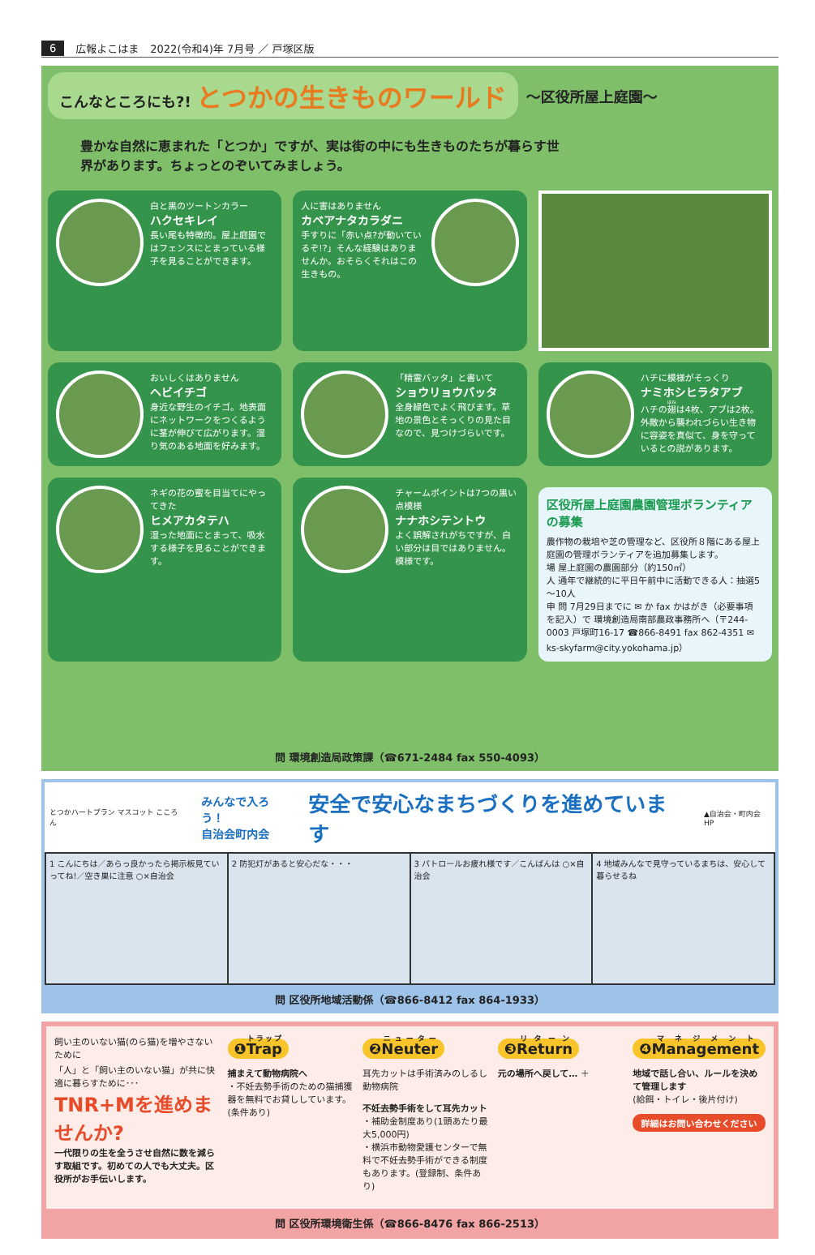6 広報よこはま 2022(令和4)年 7月号 ／ 戸塚区版
こんなところにも?! とつかの生きものワールド
～区役所屋上庭園～
豊かな自然に恵まれた「とつか」ですが、実は街の中にも生きものたちが暮らす世界があります。ちょっとのぞいてみましょう。
白と黒のツートンカラー
ハクセキレイ
長い尾も特徴的。屋上庭園ではフェンスにとまっている様子を見ることができます。
人に害はありません
カベアナタカラダニ
手すりに「赤い点?が動いているぞ!?」そんな経験はありませんか。おそらくそれはこの生きもの。
おいしくはありません
ヘビイチゴ
身近な野生のイチゴ。地表面にネットワークをつくるように茎が伸びて広がります。湿り気のある地面を好みます。
「精霊バッタ」と書いて
ショウリョウバッタ
全身緑色でよく飛びます。草地の景色とそっくりの見た目なので、見つけづらいです。
ハチに模様がそっくり
ナミホシヒラタアブ
ハチの翅は4枚、アブは2枚。外敵から襲われづらい生き物に容姿を真似て、身を守っているとの説があります。
ネギの花の蜜を目当てにやってきた
ヒメアカタテハ
湿った地面にとまって、吸水する様子を見ることができます。
チャームポイントは7つの黒い点模様
ナナホシテントウ
よく誤解されがちですが、白い部分は目ではありません。模様です。
区役所屋上庭園農園管理ボランティアの募集
農作物の栽培や芝の管理など、区役所８階にある屋上庭園の管理ボランティアを追加募集します。
場 屋上庭園の農園部分（約150㎡）
人 通年で継続的に平日午前中に活動できる人：抽選5～10人
申 問 7月29日までに ✉ か fax かはがき（必要事項 を記入）で 環境創造局南部農政事務所へ（〒244-0003 戸塚町16-17 ☎866-8491 fax 862-4351 ✉ks-skyfarm@city.yokohama.jp）
問 環境創造局政策課（☎671-2484 fax 550-4093）
とつかハートプラン マスコット こころん
みんなで入ろう！
自治会町内会
安全で安心なまちづくりを進めています
▲自治会・町内会HP
1 こんにちは／あらっ良かったら掲示板見ていってね!／空き巣に注意 ○×自治会
2 防犯灯があると安心だな・・・
3 パトロールお疲れ様です／こんばんは ○×自治会
4 地域みんなで見守っているまちは、安心して暮らせるね
問 区役所地域活動係（☎866-8412 fax 864-1933）
飼い主のいない猫(のら猫)を増やさないために
「人」と「飼い主のいない猫」が共に快適に暮らすために･･･
TNR+Mを進めませんか?
一代限りの生を全うさせ自然に数を減らす取組です。初めての人でも大丈夫。区役所がお手伝いします。
❶Trap
捕まえて動物病院へ
・不妊去勢手術のための猫捕獲器を無料でお貸ししています。(条件あり)
❷Neuter
耳先カットは手術済みのしるし 動物病院
不妊去勢手術をして耳先カット
・補助金制度あり(1頭あたり最大5,000円)
・横浜市動物愛護センターで無料で不妊去勢手術ができる制度もあります。(登録制、条件あり)
❸Return
元の場所へ戻して… ＋
❹Management
地域で話し合い、ルールを決めて管理します
(給餌・トイレ・後片付け)
詳細はお問い合わせください
問 区役所環境衛生係（☎866-8476 fax 866-2513）